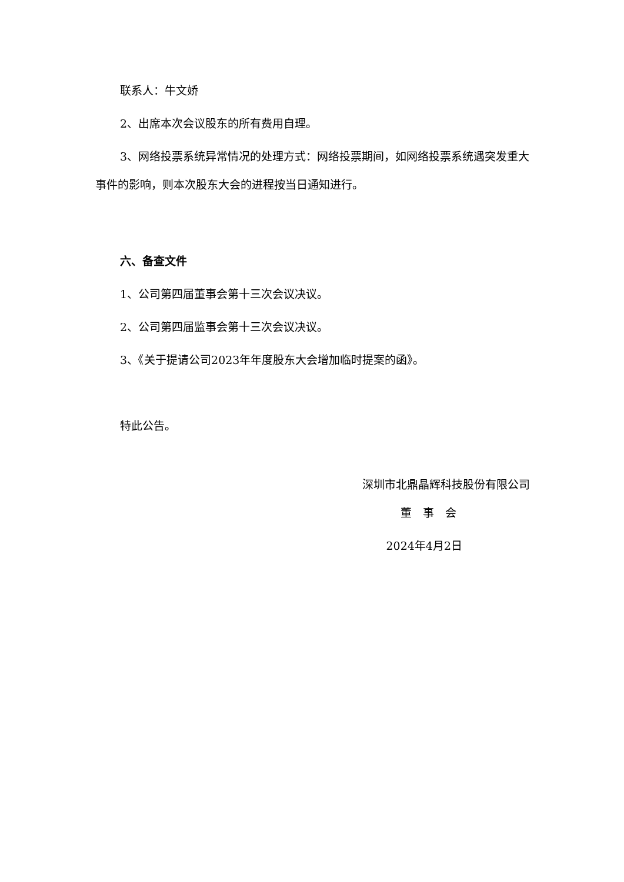联系人：牛文娇
2、出席本次会议股东的所有费用自理。
3、网络投票系统异常情况的处理方式：网络投票期间，如网络投票系统遇突发重大事件的影响，则本次股东大会的进程按当日通知进行。
六、备查文件
1、公司第四届董事会第十三次会议决议。
2、公司第四届监事会第十三次会议决议。
3、《关于提请公司2023年年度股东大会增加临时提案的函》。
特此公告。
深圳市北鼎晶辉科技股份有限公司
董　事　会
2024年4月2日